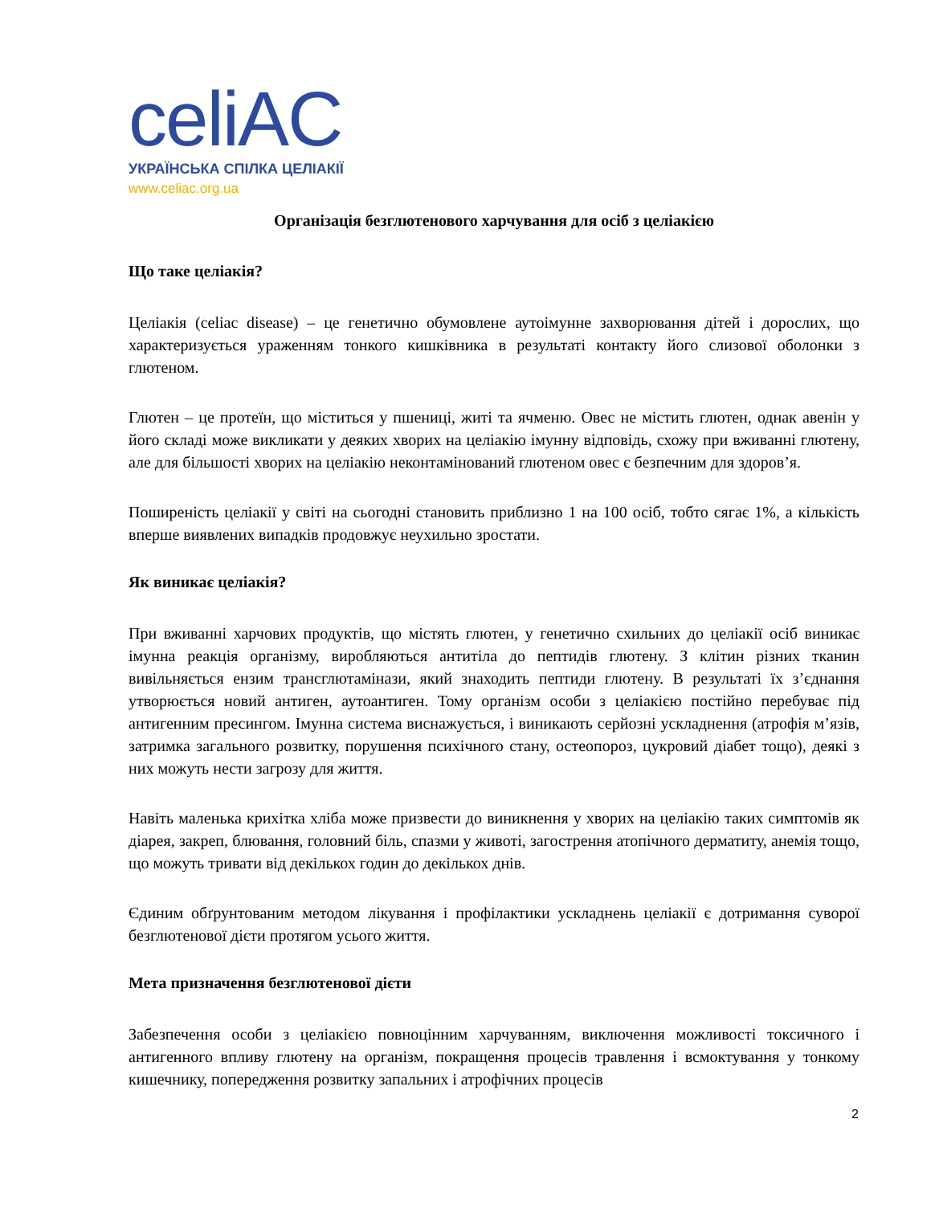celiAC
УКРАЇНСЬКА СПІЛКА ЦЕЛІАКІЇ
www.celiac.org.ua
Організація безглютенового харчування для осіб з целіакією
Що таке целіакія?
Целіакія (celiac disease) – це генетично обумовлене аутоімунне захворювання дітей і дорослих, що характеризується ураженням тонкого кишківника в результаті контакту його слизової оболонки з глютеном.
Глютен – це протеїн, що міститься у пшениці, житі та ячменю. Овес не містить глютен, однак авенін у його складі може викликати у деяких хворих на целіакію імунну відповідь, схожу при вживанні глютену, але для більшості хворих на целіакію неконтамінований глютеном овес є безпечним для здоров’я.
Поширеність целіакії у світі на сьогодні становить приблизно 1 на 100 осіб, тобто сягає 1%, а кількість вперше виявлених випадків продовжує неухильно зростати.
Як виникає целіакія?
При вживанні харчових продуктів, що містять глютен, у генетично схильних до целіакії осіб виникає імунна реакція організму, виробляються антитіла до пептидів глютену. З клітин різних тканин вивільняється ензим трансглютамінази, який знаходить пептиди глютену. В результаті їх з’єднання утворюється новий антиген, аутоантиген. Тому організм особи з целіакією постійно перебуває під антигенним пресингом. Імунна система виснажується, і виникають серйозні ускладнення (атрофія м’язів, затримка загального розвитку, порушення психічного стану, остеопороз, цукровий діабет тощо), деякі з них можуть нести загрозу для життя.
Навіть маленька крихітка хліба може призвести до виникнення у хворих на целіакію таких симптомів як діарея, закреп, блювання, головний біль, спазми у животі, загострення атопічного дерматиту, анемія тощо, що можуть тривати від декількох годин до декількох днів.
Єдиним обґрунтованим методом лікування і профілактики ускладнень целіакії є дотримання суворої безглютенової дієти протягом усього життя.
Мета призначення безглютенової дієти
Забезпечення особи з целіакією повноцінним харчуванням, виключення можливості токсичного і антигенного впливу глютену на організм, покращення процесів травлення і всмоктування у тонкому кишечнику, попередження розвитку запальних і атрофічних процесів
2